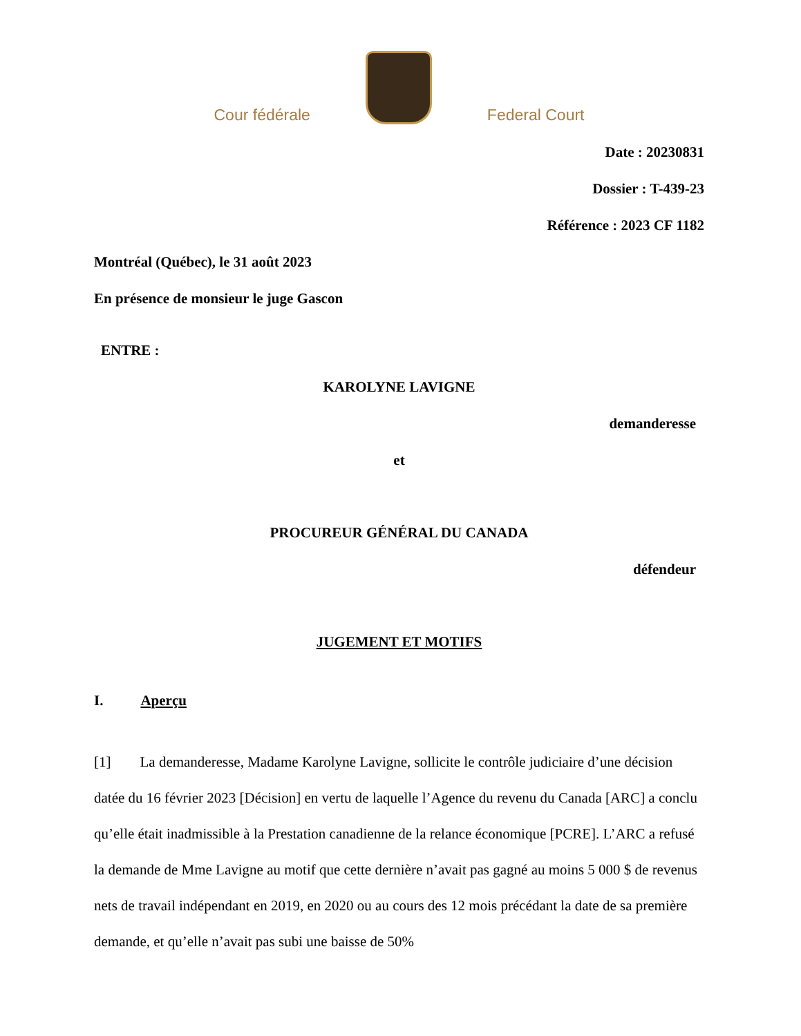Cour fédérale
Federal Court
Date : 20230831
Dossier : T-439-23
Référence : 2023 CF 1182
Montréal (Québec), le 31 août 2023
En présence de monsieur le juge Gascon
ENTRE :
KAROLYNE LAVIGNE
demanderesse
et
PROCUREUR GÉNÉRAL DU CANADA
défendeur
JUGEMENT ET MOTIFS
I. Aperçu
[1] La demanderesse, Madame Karolyne Lavigne, sollicite le contrôle judiciaire d’une décision datée du 16 février 2023 [Décision] en vertu de laquelle l’Agence du revenu du Canada [ARC] a conclu qu’elle était inadmissible à la Prestation canadienne de la relance économique [PCRE]. L’ARC a refusé la demande de Mme Lavigne au motif que cette dernière n’avait pas gagné au moins 5 000 $ de revenus nets de travail indépendant en 2019, en 2020 ou au cours des 12 mois précédant la date de sa première demande, et qu’elle n’avait pas subi une baisse de 50%